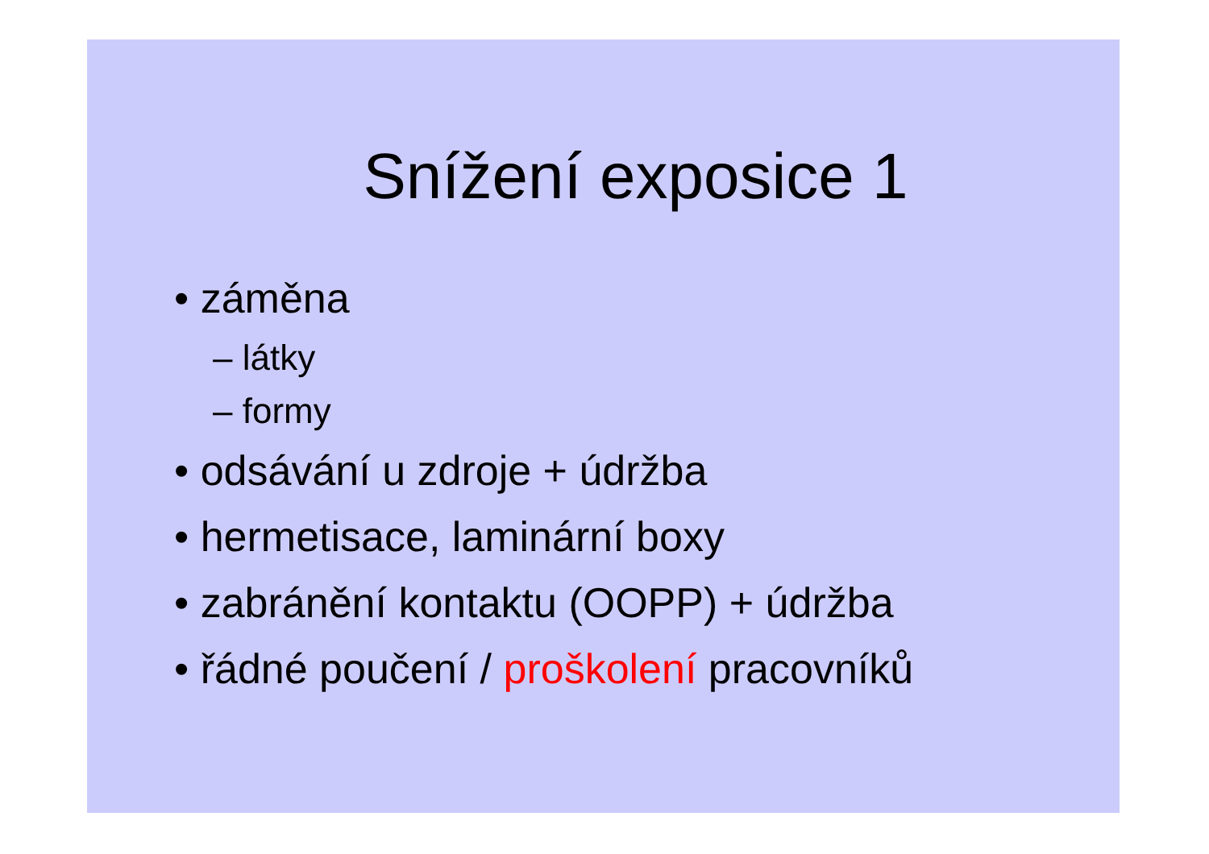Snížení exposice 1
• záměna
– látky
– formy
• odsávání u zdroje + údržba
• hermetisace, laminární boxy
• zabránění kontaktu (OOPP) + údržba
• řádné poučení / proškolení pracovníků